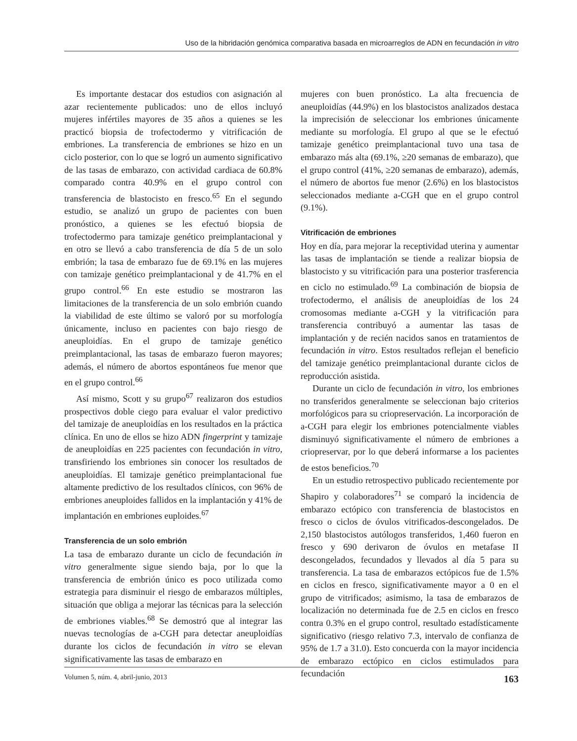Uso de la hibridación genómica comparativa basada en microarreglos de ADN en fecundación in vitro
Es importante destacar dos estudios con asignación al azar recientemente publicados: uno de ellos incluyó mujeres infértiles mayores de 35 años a quienes se les practicó biopsia de trofectodermo y vitrificación de embriones. La transferencia de embriones se hizo en un ciclo posterior, con lo que se logró un aumento significativo de las tasas de embarazo, con actividad cardiaca de 60.8% comparado contra 40.9% en el grupo control con transferencia de blastocisto en fresco.<sup>65</sup> En el segundo estudio, se analizó un grupo de pacientes con buen pronóstico, a quienes se les efectuó biopsia de trofectodermo para tamizaje genético preimplantacional y en otro se llevó a cabo transferencia de día 5 de un solo embrión; la tasa de embarazo fue de 69.1% en las mujeres con tamizaje genético preimplantacional y de 41.7% en el grupo control.<sup>66</sup> En este estudio se mostraron las limitaciones de la transferencia de un solo embrión cuando la viabilidad de este último se valoró por su morfología únicamente, incluso en pacientes con bajo riesgo de aneuploidías. En el grupo de tamizaje genético preimplantacional, las tasas de embarazo fueron mayores; además, el número de abortos espontáneos fue menor que en el grupo control.<sup>66</sup>
Así mismo, Scott y su grupo<sup>67</sup> realizaron dos estudios prospectivos doble ciego para evaluar el valor predictivo del tamizaje de aneuploidías en los resultados en la práctica clínica. En uno de ellos se hizo ADN fingerprint y tamizaje de aneuploidías en 225 pacientes con fecundación in vitro, transfiriendo los embriones sin conocer los resultados de aneuploidías. El tamizaje genético preimplantacional fue altamente predictivo de los resultados clínicos, con 96% de embriones aneuploides fallidos en la implantación y 41% de implantación en embriones euploides.<sup>67</sup>
Transferencia de un solo embrión
La tasa de embarazo durante un ciclo de fecundación in vitro generalmente sigue siendo baja, por lo que la transferencia de embrión único es poco utilizada como estrategia para disminuir el riesgo de embarazos múltiples, situación que obliga a mejorar las técnicas para la selección de embriones viables.<sup>68</sup> Se demostró que al integrar las nuevas tecnologías de a-CGH para detectar aneuploidías durante los ciclos de fecundación in vitro se elevan significativamente las tasas de embarazo en
mujeres con buen pronóstico. La alta frecuencia de aneuploidías (44.9%) en los blastocistos analizados destaca la imprecisión de seleccionar los embriones únicamente mediante su morfología. El grupo al que se le efectuó tamizaje genético preimplantacional tuvo una tasa de embarazo más alta (69.1%, ≥20 semanas de embarazo), que el grupo control (41%, ≥20 semanas de embarazo), además, el número de abortos fue menor (2.6%) en los blastocistos seleccionados mediante a-CGH que en el grupo control (9.1%).
Vitrificación de embriones
Hoy en día, para mejorar la receptividad uterina y aumentar las tasas de implantación se tiende a realizar biopsia de blastocisto y su vitrificación para una posterior trasferencia en ciclo no estimulado.<sup>69</sup> La combinación de biopsia de trofectodermo, el análisis de aneuploidías de los 24 cromosomas mediante a-CGH y la vitrificación para transferencia contribuyó a aumentar las tasas de implantación y de recién nacidos sanos en tratamientos de fecundación in vitro. Estos resultados reflejan el beneficio del tamizaje genético preimplantacional durante ciclos de reproducción asistida.
Durante un ciclo de fecundación in vitro, los embriones no transferidos generalmente se seleccionan bajo criterios morfológicos para su criopreservación. La incorporación de a-CGH para elegir los embriones potencialmente viables disminuyó significativamente el número de embriones a criopreservar, por lo que deberá informarse a los pacientes de estos beneficios.<sup>70</sup>
En un estudio retrospectivo publicado recientemente por Shapiro y colaboradores<sup>71</sup> se comparó la incidencia de embarazo ectópico con transferencia de blastocistos en fresco o ciclos de óvulos vitrificados-descongelados. De 2,150 blastocistos autólogos transferidos, 1,460 fueron en fresco y 690 derivaron de óvulos en metafase II descongelados, fecundados y llevados al día 5 para su transferencia. La tasa de embarazos ectópicos fue de 1.5% en ciclos en fresco, significativamente mayor a 0 en el grupo de vitrificados; asimismo, la tasa de embarazos de localización no determinada fue de 2.5 en ciclos en fresco contra 0.3% en el grupo control, resultado estadísticamente significativo (riesgo relativo 7.3, intervalo de confianza de 95% de 1.7 a 31.0). Esto concuerda con la mayor incidencia de embarazo ectópico en ciclos estimulados para fecundación
Volumen 5, núm. 4, abril-junio, 2013 163